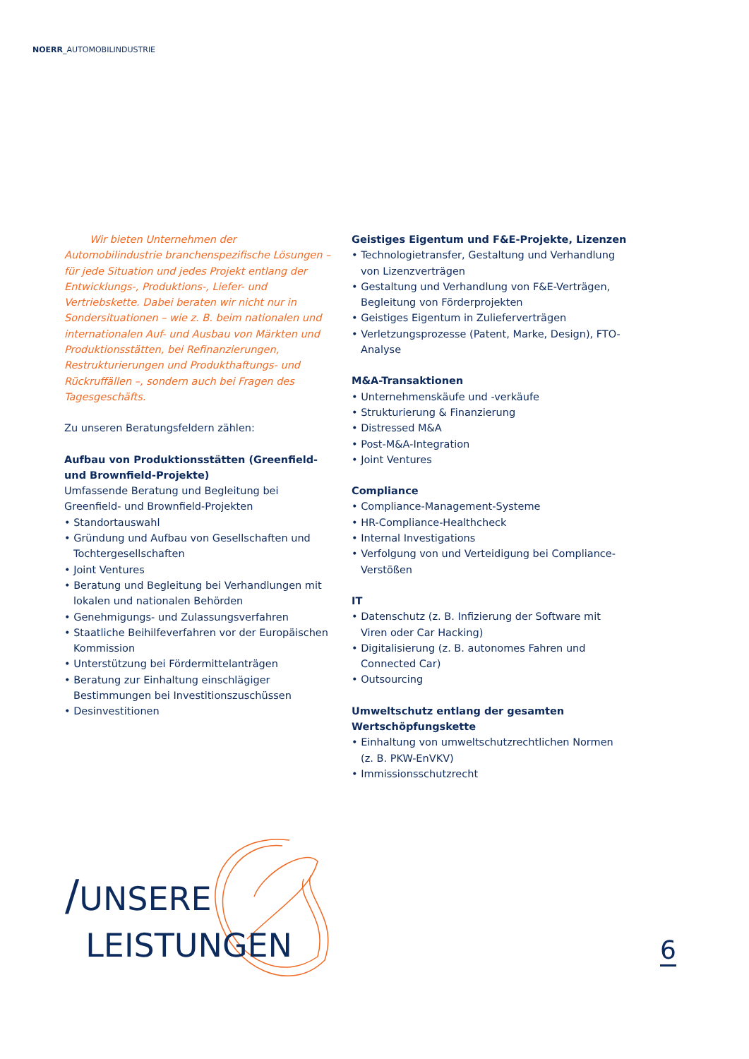NOERR_AUTOMOBILINDUSTRIE
Wir bieten Unternehmen der Automobilindustrie branchenspezifische Lösungen – für jede Situation und jedes Projekt entlang der Entwicklungs-, Produktions-, Liefer- und Vertriebskette. Dabei beraten wir nicht nur in Sondersituationen – wie z. B. beim nationalen und internationalen Auf- und Ausbau von Märkten und Produktionsstätten, bei Refinanzierungen, Restrukturierungen und Produkthaftungs- und Rückruffällen –, sondern auch bei Fragen des Tagesgeschäfts.
Zu unseren Beratungsfeldern zählen:
Aufbau von Produktionsstätten (Greenfield- und Brownfield-Projekte)
Umfassende Beratung und Begleitung bei Greenfield- und Brownfield-Projekten
• Standortauswahl
• Gründung und Aufbau von Gesellschaften und Tochtergesellschaften
• Joint Ventures
• Beratung und Begleitung bei Verhandlungen mit lokalen und nationalen Behörden
• Genehmigungs- und Zulassungsverfahren
• Staatliche Beihilfeverfahren vor der Europäischen Kommission
• Unterstützung bei Fördermittelanträgen
• Beratung zur Einhaltung einschlägiger Bestimmungen bei Investitionszuschüssen
• Desinvestitionen
Geistiges Eigentum und F&E-Projekte, Lizenzen
• Technologietransfer, Gestaltung und Verhandlung von Lizenzverträgen
• Gestaltung und Verhandlung von F&E-Verträgen, Begleitung von Förderprojekten
• Geistiges Eigentum in Zulieferverträgen
• Verletzungsprozesse (Patent, Marke, Design), FTO-Analyse
M&A-Transaktionen
• Unternehmenskäufe und -verkäufe
• Strukturierung & Finanzierung
• Distressed M&A
• Post-M&A-Integration
• Joint Ventures
Compliance
• Compliance-Management-Systeme
• HR-Compliance-Healthcheck
• Internal Investigations
• Verfolgung von und Verteidigung bei Compliance-Verstößen
IT
• Datenschutz (z. B. Infizierung der Software mit Viren oder Car Hacking)
• Digitalisierung (z. B. autonomes Fahren und Connected Car)
• Outsourcing
Umweltschutz entlang der gesamten Wertschöpfungskette
• Einhaltung von umweltschutzrechtlichen Normen (z. B. PKW-EnVKV)
• Immissionsschutzrecht
/UNSERE
LEISTUNGEN
6